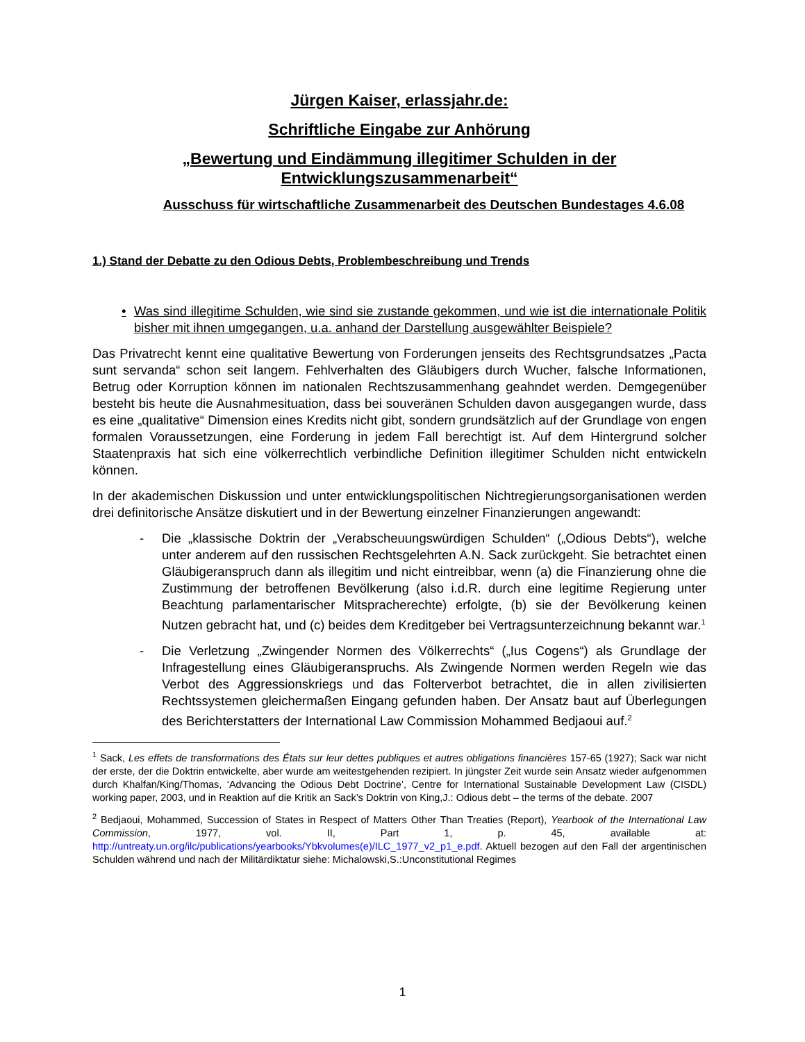Jürgen Kaiser, erlassjahr.de:
Schriftliche Eingabe zur Anhörung
„Bewertung und Eindämmung illegitimer Schulden in der Entwicklungszusammenarbeit“
Ausschuss für wirtschaftliche Zusammenarbeit des Deutschen Bundestages 4.6.08
1.) Stand der Debatte zu den Odious Debts, Problembeschreibung und Trends
• Was sind illegitime Schulden, wie sind sie zustande gekommen, und wie ist die internationale Politik bisher mit ihnen umgegangen, u.a. anhand der Darstellung ausgewählter Beispiele?
Das Privatrecht kennt eine qualitative Bewertung von Forderungen jenseits des Rechtsgrundsatzes „Pacta sunt servanda“ schon seit langem. Fehlverhalten des Gläubigers durch Wucher, falsche Informationen, Betrug oder Korruption können im nationalen Rechtszusammenhang geahndet werden. Demgegenüber besteht bis heute die Ausnahmesituation, dass bei souveränen Schulden davon ausgegangen wurde, dass es eine „qualitative“ Dimension eines Kredits nicht gibt, sondern grundsätzlich auf der Grundlage von engen formalen Voraussetzungen, eine Forderung in jedem Fall berechtigt ist. Auf dem Hintergrund solcher Staatenpraxis hat sich eine völkerrechtlich verbindliche Definition illegitimer Schulden nicht entwickeln können.
In der akademischen Diskussion und unter entwicklungspolitischen Nichtregierungsorganisationen werden drei definitorische Ansätze diskutiert und in der Bewertung einzelner Finanzierungen angewandt:
- Die „klassische Doktrin der „Verabscheuungswürdigen Schulden“ („Odious Debts“), welche unter anderem auf den russischen Rechtsgelehrten A.N. Sack zurückgeht. Sie betrachtet einen Gläubigeranspruch dann als illegitim und nicht eintreibbar, wenn (a) die Finanzierung ohne die Zustimmung der betroffenen Bevölkerung (also i.d.R. durch eine legitime Regierung unter Beachtung parlamentarischer Mitspracherechte) erfolgte, (b) sie der Bevölkerung keinen Nutzen gebracht hat, und (c) beides dem Kreditgeber bei Vertragsunterzeichnung bekannt war.<sup>1</sup>
- Die Verletzung „Zwingender Normen des Völkerrechts“ („Ius Cogens“) als Grundlage der Infragestellung eines Gläubigeranspruchs. Als Zwingende Normen werden Regeln wie das Verbot des Aggressionskriegs und das Folterverbot betrachtet, die in allen zivilisierten Rechtssystemen gleichermaßen Eingang gefunden haben. Der Ansatz baut auf Überlegungen des Berichterstatters der International Law Commission Mohammed Bedjaoui auf.<sup>2</sup>
<sup>1</sup> Sack, Les effets de transformations des États sur leur dettes publiques et autres obligations financières 157-65 (1927); Sack war nicht der erste, der die Doktrin entwickelte, aber wurde am weitestgehenden rezipiert. In jüngster Zeit wurde sein Ansatz wieder aufgenommen durch Khalfan/King/Thomas, ‘Advancing the Odious Debt Doctrine’, Centre for International Sustainable Development Law (CISDL) working paper, 2003, und in Reaktion auf die Kritik an Sack’s Doktrin von King,J.: Odious debt – the terms of the debate. 2007
<sup>2</sup> Bedjaoui, Mohammed, Succession of States in Respect of Matters Other Than Treaties (Report), Yearbook of the International Law Commission, 1977, vol. II, Part 1, p. 45, available at: http://untreaty.un.org/ilc/publications/yearbooks/Ybkvolumes(e)/ILC_1977_v2_p1_e.pdf. Aktuell bezogen auf den Fall der argentinischen Schulden während und nach der Militärdiktatur siehe: Michalowski,S.:Unconstitutional Regimes
1